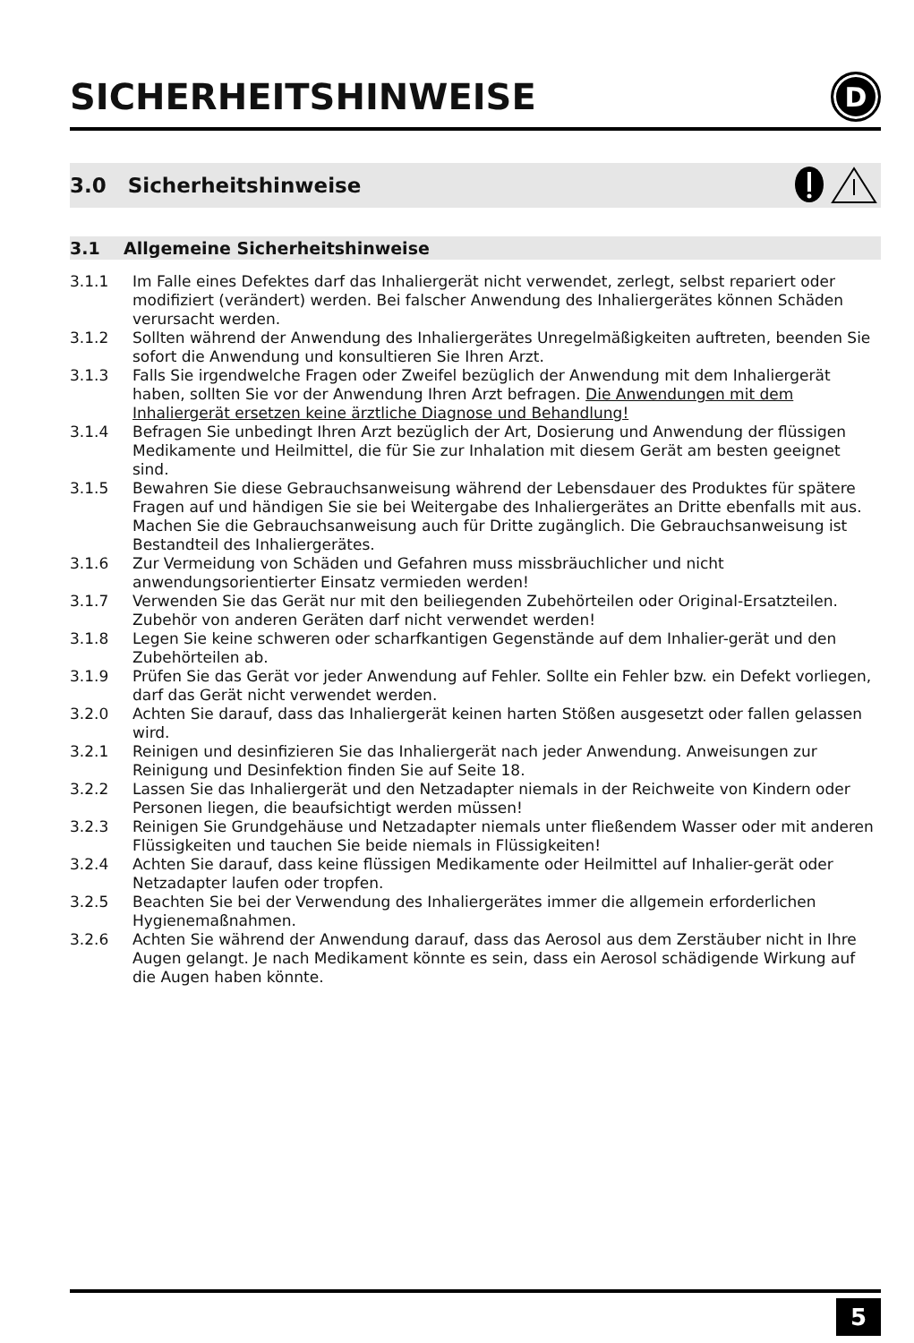SICHERHEITSHINWEISE D
3.0 Sicherheitshinweise
3.1 Allgemeine Sicherheitshinweise
3.1.1 Im Falle eines Defektes darf das Inhaliergerät nicht verwendet, zerlegt, selbst repariert oder modifiziert (verändert) werden. Bei falscher Anwendung des Inhaliergerätes können Schäden verursacht werden.
3.1.2 Sollten während der Anwendung des Inhaliergerätes Unregelmäßigkeiten auftreten, beenden Sie sofort die Anwendung und konsultieren Sie Ihren Arzt.
3.1.3 Falls Sie irgendwelche Fragen oder Zweifel bezüglich der Anwendung mit dem Inhaliergerät haben, sollten Sie vor der Anwendung Ihren Arzt befragen. Die Anwendungen mit dem Inhaliergerät ersetzen keine ärztliche Diagnose und Behandlung!
3.1.4 Befragen Sie unbedingt Ihren Arzt bezüglich der Art, Dosierung und Anwendung der flüssigen Medikamente und Heilmittel, die für Sie zur Inhalation mit diesem Gerät am besten geeignet sind.
3.1.5 Bewahren Sie diese Gebrauchsanweisung während der Lebensdauer des Produktes für spätere Fragen auf und händigen Sie sie bei Weitergabe des Inhaliergerätes an Dritte ebenfalls mit aus. Machen Sie die Gebrauchsanweisung auch für Dritte zugänglich. Die Gebrauchsanweisung ist Bestandteil des Inhaliergerätes.
3.1.6 Zur Vermeidung von Schäden und Gefahren muss missbräuchlicher und nicht anwendungsorientierter Einsatz vermieden werden!
3.1.7 Verwenden Sie das Gerät nur mit den beiliegenden Zubehörteilen oder Original-Ersatzteilen. Zubehör von anderen Geräten darf nicht verwendet werden!
3.1.8 Legen Sie keine schweren oder scharfkantigen Gegenstände auf dem Inhalier-gerät und den Zubehörteilen ab.
3.1.9 Prüfen Sie das Gerät vor jeder Anwendung auf Fehler. Sollte ein Fehler bzw. ein Defekt vorliegen, darf das Gerät nicht verwendet werden.
3.2.0 Achten Sie darauf, dass das Inhaliergerät keinen harten Stößen ausgesetzt oder fallen gelassen wird.
3.2.1 Reinigen und desinfizieren Sie das Inhaliergerät nach jeder Anwendung. Anweisungen zur Reinigung und Desinfektion finden Sie auf Seite 18.
3.2.2 Lassen Sie das Inhaliergerät und den Netzadapter niemals in der Reichweite von Kindern oder Personen liegen, die beaufsichtigt werden müssen!
3.2.3 Reinigen Sie Grundgehäuse und Netzadapter niemals unter fließendem Wasser oder mit anderen Flüssigkeiten und tauchen Sie beide niemals in Flüssigkeiten!
3.2.4 Achten Sie darauf, dass keine flüssigen Medikamente oder Heilmittel auf Inhalier-gerät oder Netzadapter laufen oder tropfen.
3.2.5 Beachten Sie bei der Verwendung des Inhaliergerätes immer die allgemein erforderlichen Hygienemaßnahmen.
3.2.6 Achten Sie während der Anwendung darauf, dass das Aerosol aus dem Zerstäuber nicht in Ihre Augen gelangt. Je nach Medikament könnte es sein, dass ein Aerosol schädigende Wirkung auf die Augen haben könnte.
5